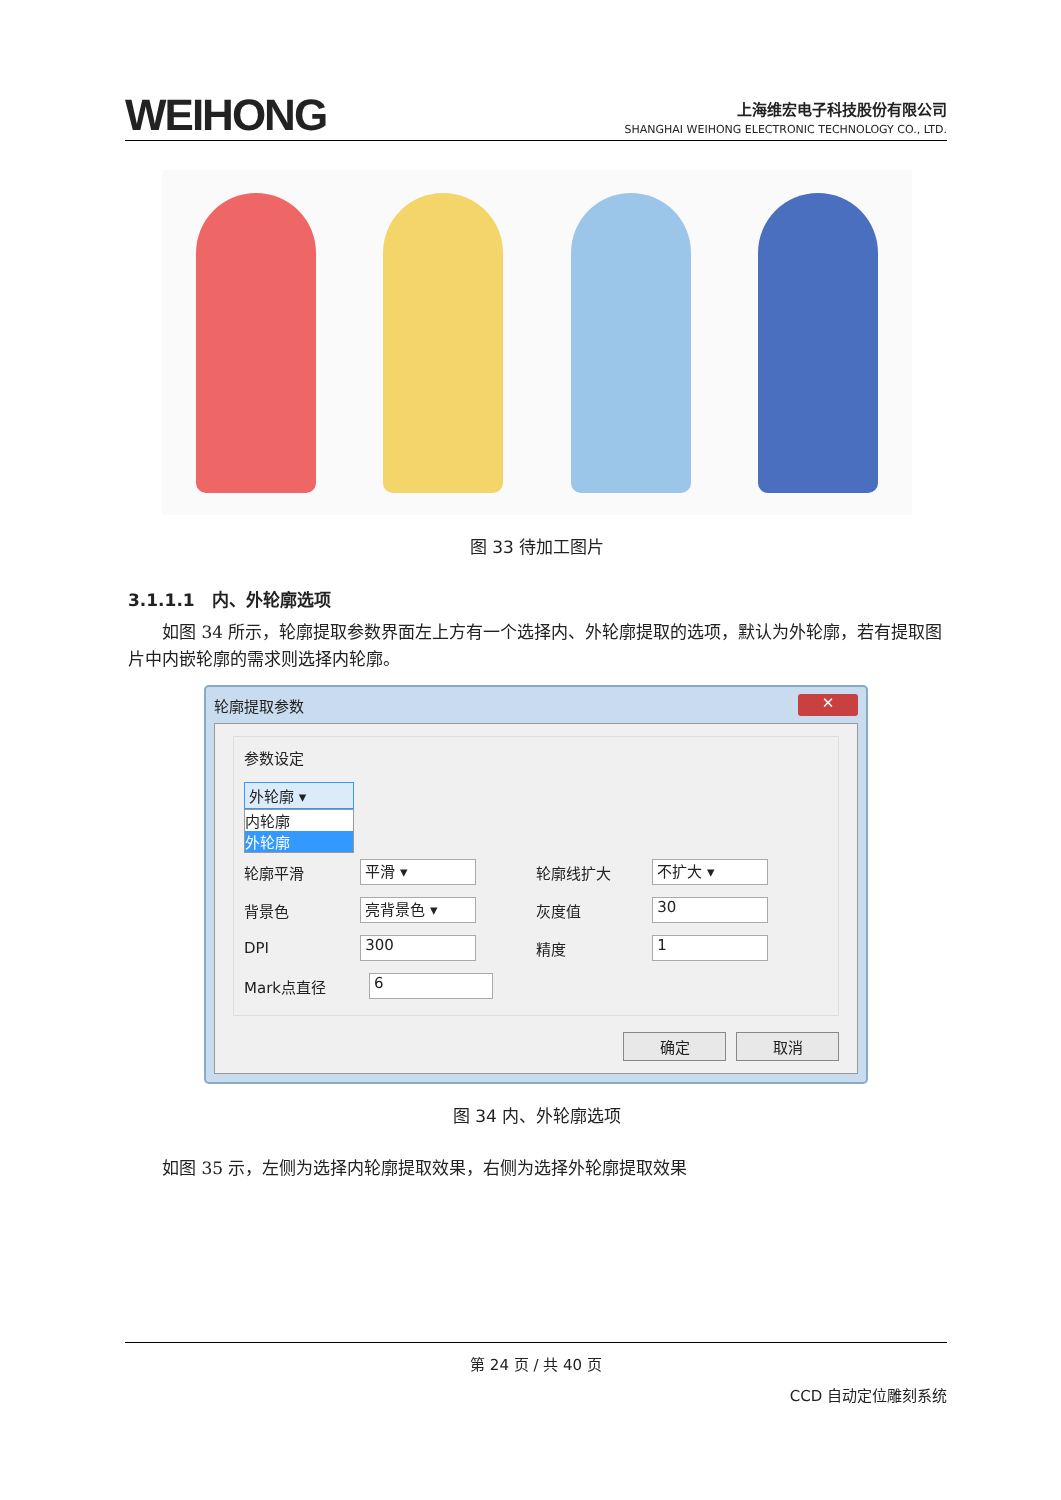WEIHONG
上海维宏电子科技股份有限公司
SHANGHAI WEIHONG ELECTRONIC TECHNOLOGY CO., LTD.
图 33 待加工图片
3.1.1.1　内、外轮廓选项
　　如图 34 所示，轮廓提取参数界面左上方有一个选择内、外轮廓提取的选项，默认为外轮廓，若有提取图片中内嵌轮廓的需求则选择内轮廓。
轮廓提取参数 ✕
参数设定
外轮廓 ▾
内轮廓
外轮廓
轮廓平滑
平滑 ▾
轮廓线扩大
不扩大 ▾
背景色
亮背景色 ▾
灰度值
30
DPI
300
精度
1
Mark点直径
6
确定 取消
图 34 内、外轮廓选项
　　如图 35 示，左侧为选择内轮廓提取效果，右侧为选择外轮廓提取效果
第 24 页 / 共 40 页
CCD 自动定位雕刻系统